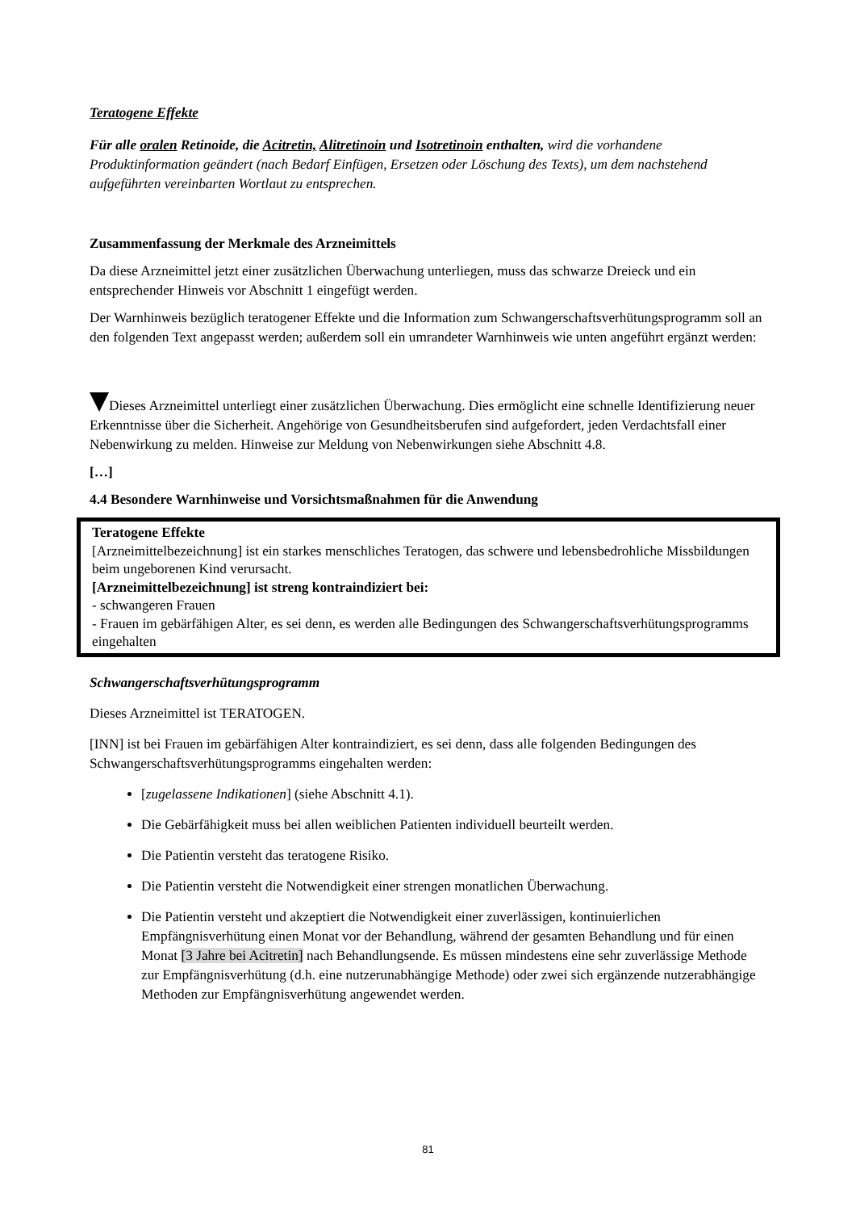Teratogene Effekte
Für alle oralen Retinoide, die Acitretin, Alitretinoin und Isotretinoin enthalten, wird die vorhandene Produktinformation geändert (nach Bedarf Einfügen, Ersetzen oder Löschung des Texts), um dem nachstehend aufgeführten vereinbarten Wortlaut zu entsprechen.
Zusammenfassung der Merkmale des Arzneimittels
Da diese Arzneimittel jetzt einer zusätzlichen Überwachung unterliegen, muss das schwarze Dreieck und ein entsprechender Hinweis vor Abschnitt 1 eingefügt werden.
Der Warnhinweis bezüglich teratogener Effekte und die Information zum Schwangerschaftsverhütungsprogramm soll an den folgenden Text angepasst werden; außerdem soll ein umrandeter Warnhinweis wie unten angeführt ergänzt werden:
Dieses Arzneimittel unterliegt einer zusätzlichen Überwachung. Dies ermöglicht eine schnelle Identifizierung neuer Erkenntnisse über die Sicherheit. Angehörige von Gesundheitsberufen sind aufgefordert, jeden Verdachtsfall einer Nebenwirkung zu melden. Hinweise zur Meldung von Nebenwirkungen siehe Abschnitt 4.8.
[…]
4.4 Besondere Warnhinweise und Vorsichtsmaßnahmen für die Anwendung
Teratogene Effekte
[Arzneimittelbezeichnung] ist ein starkes menschliches Teratogen, das schwere und lebensbedrohliche Missbildungen beim ungeborenen Kind verursacht.
[Arzneimittelbezeichnung] ist streng kontraindiziert bei:
- schwangeren Frauen
- Frauen im gebärfähigen Alter, es sei denn, es werden alle Bedingungen des Schwangerschaftsverhütungsprogramms eingehalten
Schwangerschaftsverhütungsprogramm
Dieses Arzneimittel ist TERATOGEN.
[INN] ist bei Frauen im gebärfähigen Alter kontraindiziert, es sei denn, dass alle folgenden Bedingungen des Schwangerschaftsverhütungsprogramms eingehalten werden:
[zugelassene Indikationen] (siehe Abschnitt 4.1).
Die Gebärfähigkeit muss bei allen weiblichen Patienten individuell beurteilt werden.
Die Patientin versteht das teratogene Risiko.
Die Patientin versteht die Notwendigkeit einer strengen monatlichen Überwachung.
Die Patientin versteht und akzeptiert die Notwendigkeit einer zuverlässigen, kontinuierlichen Empfängnisverhütung einen Monat vor der Behandlung, während der gesamten Behandlung und für einen Monat [3 Jahre bei Acitretin] nach Behandlungsende. Es müssen mindestens eine sehr zuverlässige Methode zur Empfängnisverhütung (d.h. eine nutzerunabhängige Methode) oder zwei sich ergänzende nutzerabhängige Methoden zur Empfängnisverhütung angewendet werden.
81